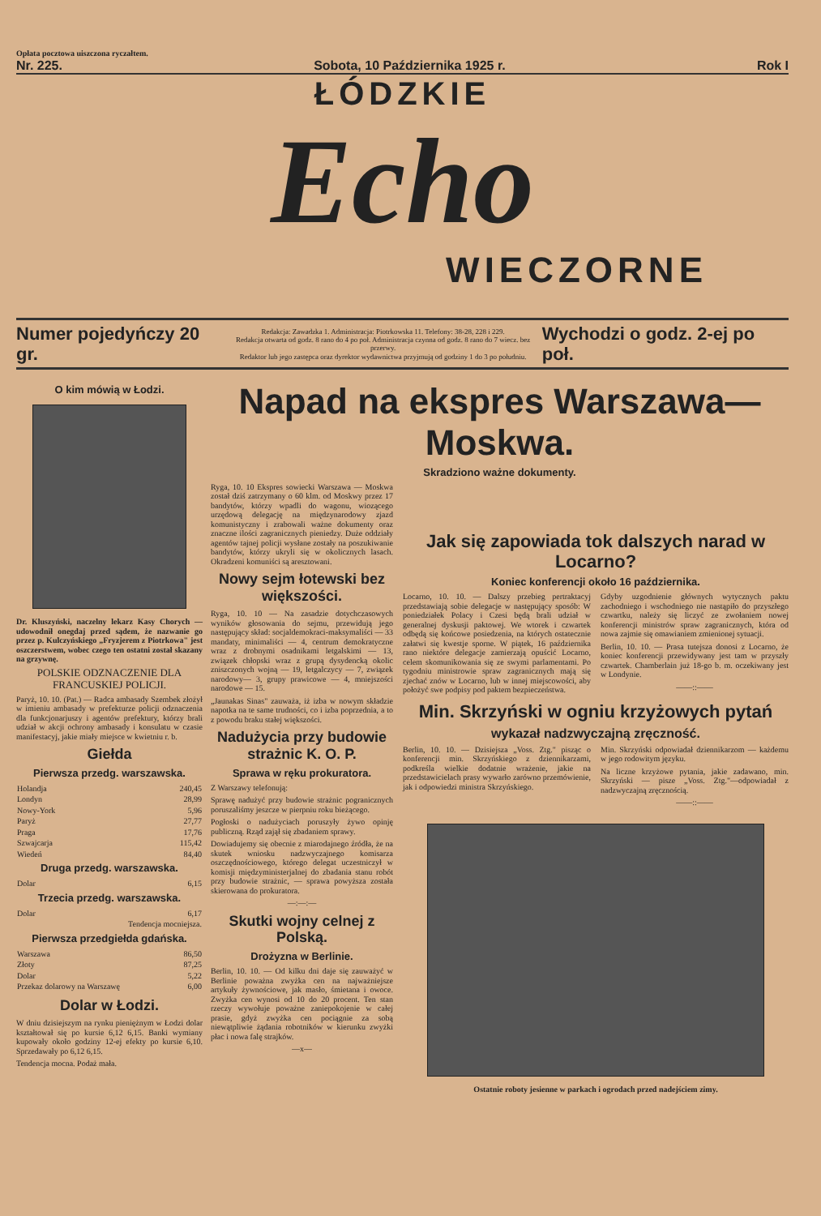Opłata pocztowa uiszczona ryczałtem.
Nr. 225. Sobota, 10 Października 1925 r. Rok I
ŁÓDZKIE
Echo
WIECZORNE
Numer pojedyńczy 20 gr. Redakcja: Zawadzka 1. Administracja: Piotrkowska 11. Telefony: 38-28, 228 i 229.
Redakcja otwarta od godz. 8 rano do 4 po poł. Administracja czynna od godz. 8 rano do 7 wiecz. bez przerwy.
Redaktor lub jego zastępca oraz dyrektor wydawnictwa przyjmują od godziny 1 do 3 po południu. Wychodzi o godz. 2-ej po poł.
O kim mówią w Łodzi.
Dr. Kluszyński, naczelny lekarz Kasy Chorych — udowodnił onegdaj przed sądem, że nazwanie go przez p. Kulczyńskiego „Fryzjerem z Piotrkowa" jest oszczerstwem, wobec czego ten ostatni został skazany na grzywnę.
POLSKIE ODZNACZENIE DLA FRANCUSKIEJ POLICJI.
Paryż, 10. 10. (Pat.) — Radca ambasady Szembek złożył w imieniu ambasady w prefekturze policji odznaczenia dla funkcjonarjuszy i agentów prefektury, którzy brali udział w akcji ochrony ambasady i konsulatu w czasie manifestacyj, jakie miały miejsce w kwietniu r. b.
Giełda
Pierwsza przedg. warszawska.
| Holandja | 240,45 |
| Londyn | 28,99 |
| Nowy-York | 5,96 |
| Paryż | 27,77 |
| Praga | 17,76 |
| Szwajcarja | 115,42 |
| Wiedeń | 84,40 |
Druga przedg. warszawska.
| Dolar | 6,15 |
Trzecia przedg. warszawska.
| Dolar | 6,17 |
| Tendencja mocniejsza. | |
Pierwsza przedgiełda gdańska.
| Warszawa | 86,50 |
| Złoty | 87,25 |
| Dolar | 5,22 |
| Przekaz dolarowy na Warszawę | 6,00 |
Dolar w Łodzi.
W dniu dzisiejszym na rynku pieniężnym w Łodzi dolar kształtował się po kursie 6,12 6,15. Banki wymiany kupowały około godziny 12-ej efekty po kursie 6,10. Sprzedawały po 6,12 6,15.
Tendencja mocna. Podaż mała.
Napad na ekspres Warszawa—Moskwa.
Skradziono ważne dokumenty.
Ryga, 10. 10 Ekspres sowiecki Warszawa — Moskwa został dziś zatrzymany o 60 klm. od Moskwy przez 17 bandytów, którzy wpadli do wagonu, wiozącego urzędową delegację na międzynarodowy zjazd komunistyczny i zrabowali ważne dokumenty oraz znaczne ilości zagranicznych pieniedzy. Duże oddziały agentów tajnej policji wysłane zostały na poszukiwanie bandytów, którzy ukryli się w okolicznych lasach. Okradzeni komuniści są aresztowani.
Nowy sejm łotewski bez większości.
Ryga, 10. 10 — Na zasadzie dotychczasowych wyników głosowania do sejmu, przewidują jego następujący skład: socjaldemokraci-maksymaliści — 33 mandaty, minimaliści — 4, centrum demokratyczne wraz z drobnymi osadnikami letgalskimi — 13, związek chłopski wraz z grupą dysydencką okolic zniszczonych wojną — 19, letgalczycy — 7, związek narodowy— 3, grupy prawicowe — 4, mniejszości narodowe — 15.
„Jaunakas Sinas" zauważa, iż izba w nowym składzie napotka na te same trudności, co i izba poprzednia, a to z powodu braku stałej większości.
Nadużycia przy budowie strażnic K. O. P.
Sprawa w ręku prokuratora.
Z Warszawy telefonują:
Sprawę nadużyć przy budowie strażnic pogranicznych poruszaliśmy jeszcze w pierpniu roku bieżącego.
Pogłoski o nadużyciach poruszyły żywo opinję publiczną. Rząd zajął się zbadaniem sprawy.
Dowiadujemy się obecnie z miarodajnego źródła, że na skutek wniosku nadzwyczajnego komisarza oszczędnościowego, którego delegat uczestniczył w komisji międzyministerjalnej do zbadania stanu robót przy budowie strażnic, — sprawa powyższa została skierowana do prokuratora.
—:—:—
Skutki wojny celnej z Polską.
Drożyzna w Berlinie.
Berlin, 10. 10. — Od kilku dni daje się zauważyć w Berlinie poważna zwyżka cen na najważniejsze artykuły żywnościowe, jak masło, śmietana i owoce. Zwyżka cen wynosi od 10 do 20 procent. Ten stan rzeczy wywołuje poważne zaniepokojenie w całej prasie, gdyż zwyżka cen pociągnie za sobą niewątpliwie żądania robotników w kierunku zwyżki płac i nowa falę strajków.
—x—
Jak się zapowiada tok dalszych narad w Locarno?
Koniec konferencji około 16 października.
Locarno, 10. 10. — Dalszy przebieg pertraktacyj przedstawiają sobie delegacje w następujący sposób: W poniedziałek Polacy i Czesi będą brali udział w generalnej dyskusji paktowej. We wtorek i czwartek odbędą się końcowe posiedzenia, na których ostatecznie załatwi się kwestje sporne. W piątek, 16 października rano niektóre delegacje zamierzają opuścić Locarno, celem skomunikowania się ze swymi parlamentami. Po tygodniu ministrowie spraw zagranicznych mają się zjechać znów w Locarno, lub w innej miejscowości, aby położyć swe podpisy pod paktem bezpieczeństwa.
Gdyby uzgodnienie głównych wytycznych paktu zachodniego i wschodniego nie nastąpiło do przyszłego czwartku, należy się liczyć ze zwołaniem nowej konferencji ministrów spraw zagranicznych, która od nowa zajmie się omawianiem zmienionej sytuacji.
Berlin, 10. 10. — Prasa tutejsza donosi z Locarno, że koniec konferencji przewidywany jest tam w przyszły czwartek. Chamberlain już 18-go b. m. oczekiwany jest w Londynie.
——::——
Min. Skrzyński w ogniu krzyżowych pytań
wykazał nadzwyczajną zręczność.
Berlin, 10. 10. — Dzisiejsza „Voss. Ztg." pisząc o konferencji min. Skrzyńskiego z dziennikarzami, podkreśla wielkie dodatnie wrażenie, jakie na przedstawicielach prasy wywarło zarówno przemówienie, jak i odpowiedzi ministra Skrzyńskiego.
Min. Skrzyński odpowiadał dziennikarzom — każdemu w jego rodowitym języku.
Na liczne krzyżowe pytania, jakie zadawano, min. Skrzyński — pisze „Voss. Ztg."—odpowiadał z nadzwyczajną zręcznością.
——::——
Ostatnie roboty jesienne w parkach i ogrodach przed nadejściem zimy.